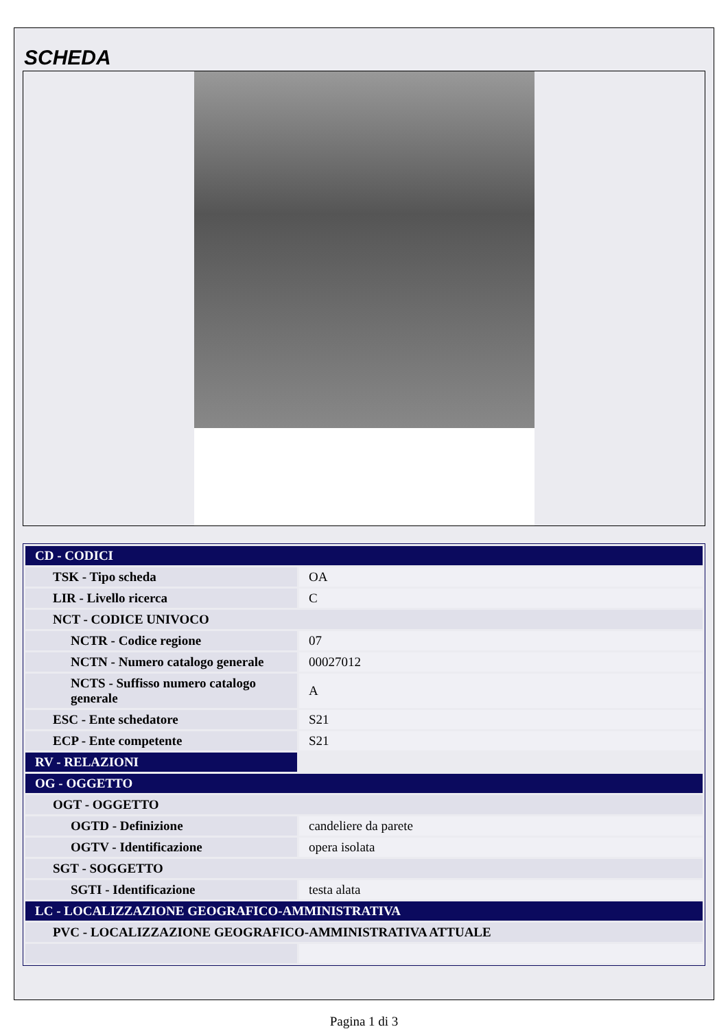SCHEDA
| CD - CODICI | |
| TSK - Tipo scheda | OA |
| LIR - Livello ricerca | C |
| NCT - CODICE UNIVOCO | |
| NCTR - Codice regione | 07 |
| NCTN - Numero catalogo generale | 00027012 |
| NCTS - Suffisso numero catalogo generale | A |
| ESC - Ente schedatore | S21 |
| ECP - Ente competente | S21 |
| RV - RELAZIONI | |
| OG - OGGETTO | |
| OGT - OGGETTO | |
| OGTD - Definizione | candeliere da parete |
| OGTV - Identificazione | opera isolata |
| SGT - SOGGETTO | |
| SGTI - Identificazione | testa alata |
| LC - LOCALIZZAZIONE GEOGRAFICO-AMMINISTRATIVA | |
| PVC - LOCALIZZAZIONE GEOGRAFICO-AMMINISTRATIVA ATTUALE | |
Pagina 1 di 3